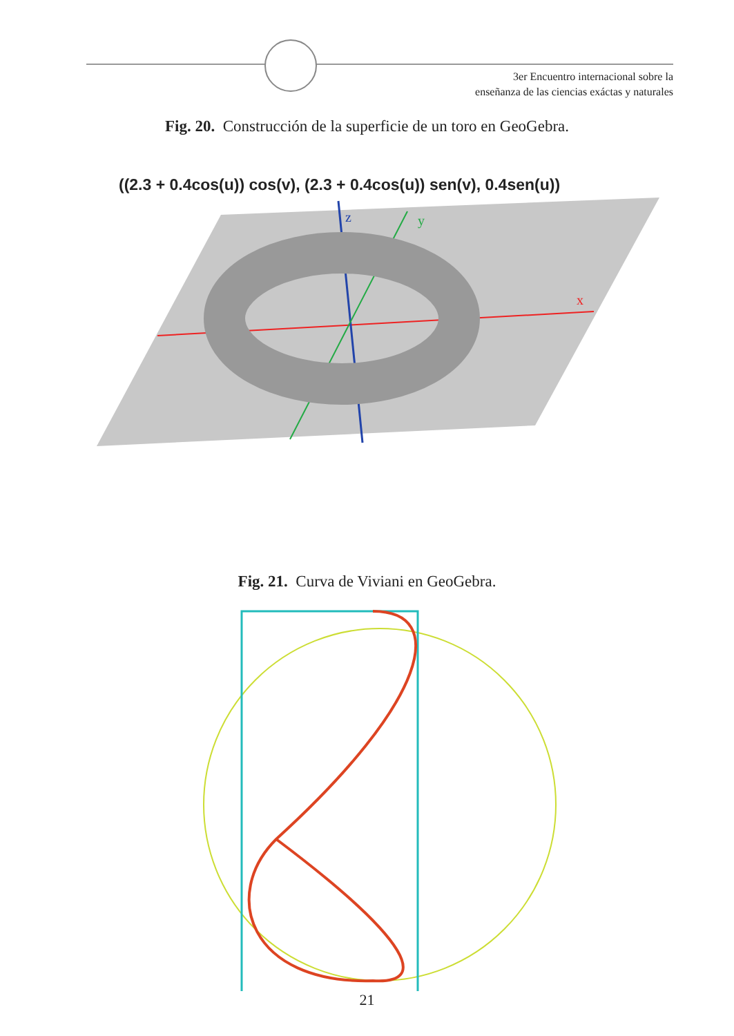3er Encuentro internacional sobre la
enseñanza de las ciencias exáctas y naturales
Fig. 20. Construcción de la superficie de un toro en GeoGebra.
((2.3 + 0.4cos(u)) cos(v), (2.3 + 0.4cos(u)) sen(v), 0.4sen(u))
x
y
z
Fig. 21. Curva de Viviani en GeoGebra.
21